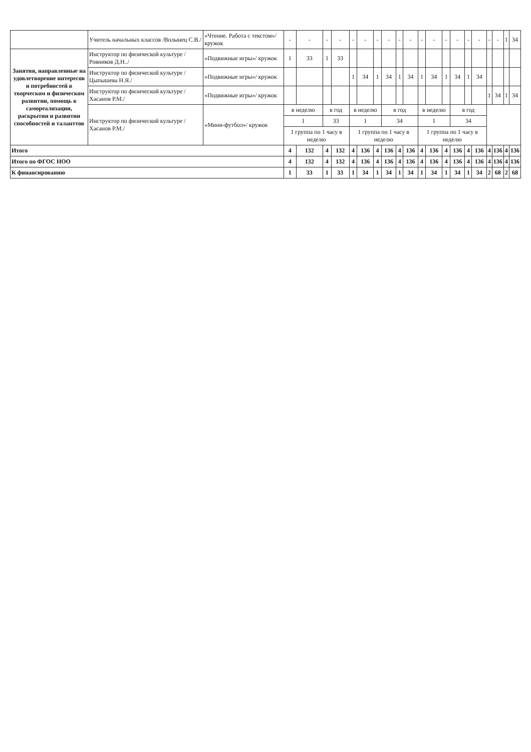| | Учитель начальных классов /Волынец С.В./ | «Чтение. Работа с текстом»/ кружок | - | - | - | - | - | - | - | - | - | - | - | - | - | - | - | - | - | - | 1 | 34 |
| Занятия, направленные на удовлетворение интересов и потребностей в творческом и физическом развитии, помощь в самореализации, раскрытии и развитии способностей и таланттов | Инструктор по физической культуре /Ровников Д.Н../ | «Подвижные игры»/ кружок | 1 | 33 | 1 | 33 | | | | | | | | | | | | | | | | |
| | Инструктор по физической культуре /Цыпышева Н.Я./ | «Подвижные игры»/ кружок | | | | | 1 | 34 | 1 | 34 | 1 | 34 | 1 | 34 | 1 | 34 | 1 | 34 | | | | |
| | Инструктор по физической культуре /Хасанов Р.М./ | «Подвижные игры»/ кружок | | | | | | | | | | | | | | | | | 1 | 34 | 1 | 34 |
| | Инструктор по физической культуре /Хасанов Р.М./ | «Мини-футбол»/ кружок | в неделю | | в год | | в неделю | | | в год | | | в неделю | | | в год | | | | | | |
| | | | 1 | | 33 | | 1 | | | 34 | | | 1 | | | 34 | | | | | | |
| | | | 1 группа по 1 часу в неделю | | | | 1 группа по 1 часу в неделю | | | | | | 1 группа по 1 часу в неделю | | | | | | | | | |
| Итого | | | 4 | 132 | 4 | 132 | 4 | 136 | 4 | 136 | 4 | 136 | 4 | 136 | 4 | 136 | 4 | 136 | 4 | 136 | 4 | 136 |
| Итого по ФГОС НОО | | | 4 | 132 | 4 | 132 | 4 | 136 | 4 | 136 | 4 | 136 | 4 | 136 | 4 | 136 | 4 | 136 | 4 | 136 | 4 | 136 |
| К финансированию | | | 1 | 33 | 1 | 33 | 1 | 34 | 1 | 34 | 1 | 34 | 1 | 34 | 1 | 34 | 1 | 34 | 2 | 68 | 2 | 68 |